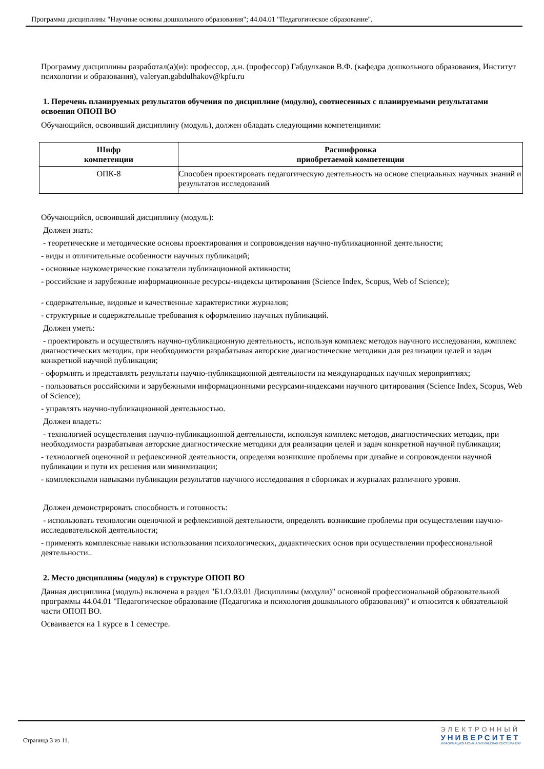Программа дисциплины "Научные основы дошкольного образования"; 44.04.01 "Педагогическое образование".
Программу дисциплины разработал(а)(и): профессор, д.н. (профессор) Габдулхаков В.Ф. (кафедра дошкольного образования, Институт психологии и образования), valeryan.gabdulhakov@kpfu.ru
1. Перечень планируемых результатов обучения по дисциплине (модулю), соотнесенных с планируемыми результатами освоения ОПОП ВО
Обучающийся, освоивший дисциплину (модуль), должен обладать следующими компетенциями:
| Шифр компетенции | Расшифровка приобретаемой компетенции |
| --- | --- |
| ОПК-8 | Способен проектировать педагогическую деятельность на основе специальных научных знаний и результатов исследований |
Обучающийся, освоивший дисциплину (модуль):
Должен знать:
- теоретические и методические основы проектирования и сопровождения научно-публикационной деятельности;
- виды и отличительные особенности научных публикаций;
- основные наукометрические показатели публикационной активности;
- российские и зарубежные информационные ресурсы-индексы цитирования (Science Index, Scopus, Web of Science);
- содержательные, видовые и качественные характеристики журналов;
- структурные и содержательные требования к оформлению научных публикаций.
Должен уметь:
- проектировать и осуществлять научно-публикационную деятельность, используя комплекс методов научного исследования, комплекс диагностических методик, при необходимости разрабатывая авторские диагностические методики для реализации целей и задач конкретной научной публикации;
- оформлять и представлять результаты научно-публикационной деятельности на международных научных мероприятиях;
- пользоваться российскими и зарубежными информационными ресурсами-индексами научного цитирования (Science Index, Scopus, Web of Science);
- управлять научно-публикационной деятельностью.
Должен владеть:
- технологией осуществления научно-публикационной деятельности, используя комплекс методов, диагностических методик, при необходимости разрабатывая авторские диагностические методики для реализации целей и задач конкретной научной публикации;
- технологией оценочной и рефлексивной деятельности, определяя возникшие проблемы при дизайне и сопровождении научной публикации и пути их решения или минимизации;
- комплексными навыками публикации результатов научного исследования в сборниках и журналах различного уровня.
Должен демонстрировать способность и готовность:
- использовать технологии оценочной и рефлексивной деятельности, определять возникшие проблемы при осуществлении научно-исследовательской деятельности;
- применять комплексные навыки использования психологических, дидактических основ при осуществлении профессиональной деятельности..
2. Место дисциплины (модуля) в структуре ОПОП ВО
Данная дисциплина (модуль) включена в раздел "Б1.О.03.01 Дисциплины (модули)" основной профессиональной образовательной программы 44.04.01 "Педагогическое образование (Педагогика и психология дошкольного образования)" и относится к обязательной части ОПОП ВО.
Осваивается на 1 курсе в 1 семестре.
Страница 3 из 11.
ЭЛЕКТРОННЫЙ
УНИВЕРСИТЕТ
ИНФОРМАЦИОННО-АНАЛИТИЧЕСКАЯ СИСТЕМА КФУ